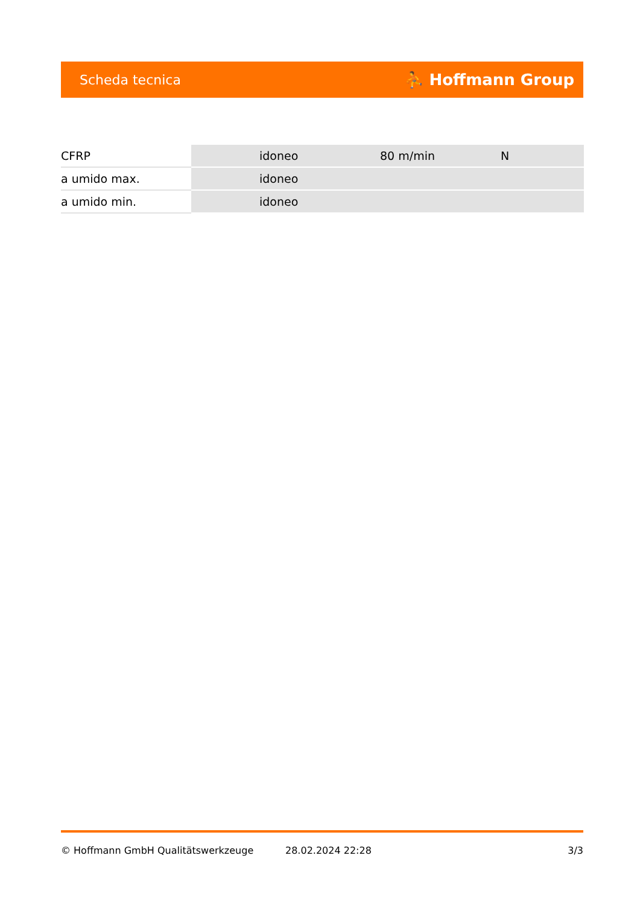Scheda tecnica ⛹ Hoffmann Group
| CFRP | idoneo | 80 m/min | N |
| a umido max. | idoneo | | |
| a umido min. | idoneo | | |
© Hoffmann GmbH Qualitätswerkzeuge 28.02.2024 22:28 3/3